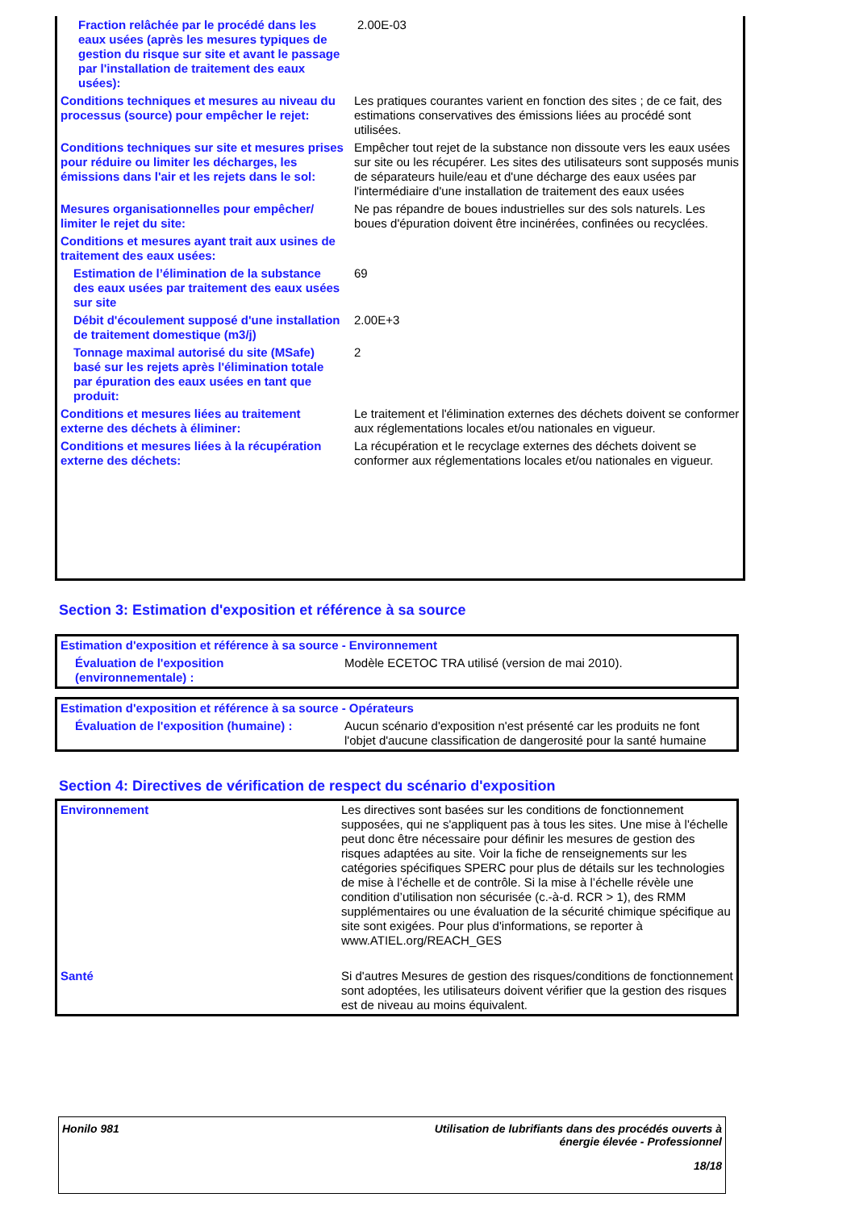| Fraction relâchée par le procédé dans les eaux usées (après les mesures typiques de gestion du risque sur site et avant le passage par l'installation de traitement des eaux usées): | 2.00E-03 |
| Conditions techniques et mesures au niveau du processus (source) pour empêcher le rejet: | Les pratiques courantes varient en fonction des sites ; de ce fait, des estimations conservatives des émissions liées au procédé sont utilisées. |
| Conditions techniques sur site et mesures prises pour réduire ou limiter les décharges, les émissions dans l'air et les rejets dans le sol: | Empêcher tout rejet de la substance non dissoute vers les eaux usées sur site ou les récupérer. Les sites des utilisateurs sont supposés munis de séparateurs huile/eau et d'une décharge des eaux usées par l'intermédiaire d'une installation de traitement des eaux usées |
| Mesures organisationnelles pour empêcher/ limiter le rejet du site: | Ne pas répandre de boues industrielles sur des sols naturels. Les boues d'épuration doivent être incinérées, confinées ou recyclées. |
| Conditions et mesures ayant trait aux usines de traitement des eaux usées: | |
| Estimation de l’élimination de la substance des eaux usées par traitement des eaux usées sur site | 69 |
| Débit d'écoulement supposé d'une installation de traitement domestique (m3/j) | 2.00E+3 |
| Tonnage maximal autorisé du site (MSafe) basé sur les rejets après l'élimination totale par épuration des eaux usées en tant que produit: | 2 |
| Conditions et mesures liées au traitement externe des déchets à éliminer: | Le traitement et l'élimination externes des déchets doivent se conformer aux réglementations locales et/ou nationales en vigueur. |
| Conditions et mesures liées à la récupération externe des déchets: | La récupération et le recyclage externes des déchets doivent se conformer aux réglementations locales et/ou nationales en vigueur. |
Section 3: Estimation d'exposition et référence à sa source
| Estimation d'exposition et référence à sa source - Environnement | |
| Évaluation de l'exposition (environnementale) : | Modèle ECETOC TRA utilisé (version de mai 2010). |
| Estimation d'exposition et référence à sa source - Opérateurs | |
| Évaluation de l'exposition (humaine) : | Aucun scénario d'exposition n'est présenté car les produits ne font l'objet d'aucune classification de dangerosité pour la santé humaine |
Section 4: Directives de vérification de respect du scénario d'exposition
| Environnement | Les directives sont basées sur les conditions de fonctionnement supposées, qui ne s'appliquent pas à tous les sites. Une mise à l'échelle peut donc être nécessaire pour définir les mesures de gestion des risques adaptées au site. Voir la fiche de renseignements sur les catégories spécifiques SPERC pour plus de détails sur les technologies de mise à l’échelle et de contrôle. Si la mise à l’échelle révèle une condition d’utilisation non sécurisée (c.-à-d. RCR > 1), des RMM supplémentaires ou une évaluation de la sécurité chimique spécifique au site sont exigées. Pour plus d'informations, se reporter à www.ATIEL.org/REACH_GES |
| Santé | Si d'autres Mesures de gestion des risques/conditions de fonctionnement sont adoptées, les utilisateurs doivent vérifier que la gestion des risques est de niveau au moins équivalent. |
Honilo 981 Utilisation de lubrifiants dans des procédés ouverts à
énergie élevée - Professionnel
18/18